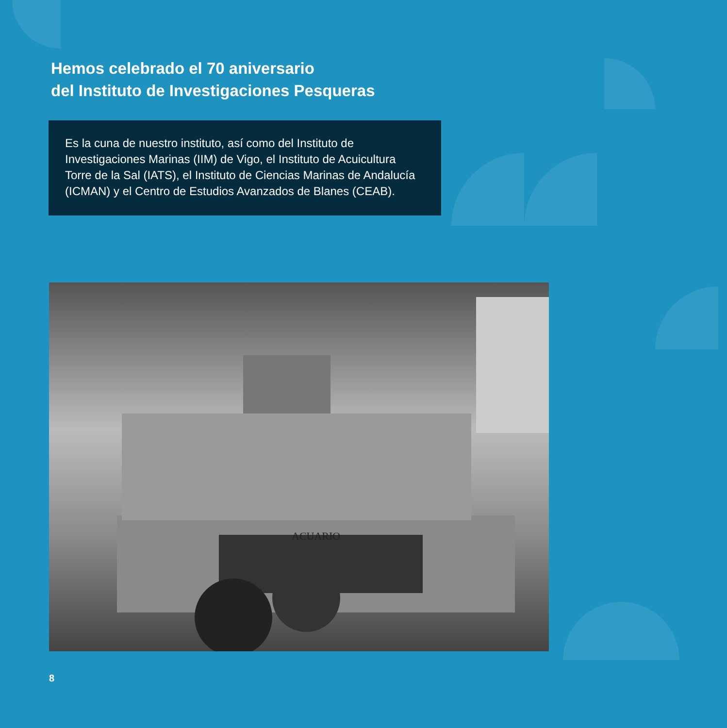Hemos celebrado el 70 aniversario
del Instituto de Investigaciones Pesqueras
Es la cuna de nuestro instituto, así como del Instituto de Investigaciones Marinas (IIM) de Vigo, el Instituto de Acuicultura Torre de la Sal (IATS), el Instituto de Ciencias Marinas de Andalucía (ICMAN) y el Centro de Estudios Avanzados de Blanes (CEAB).
ACUARIO
8